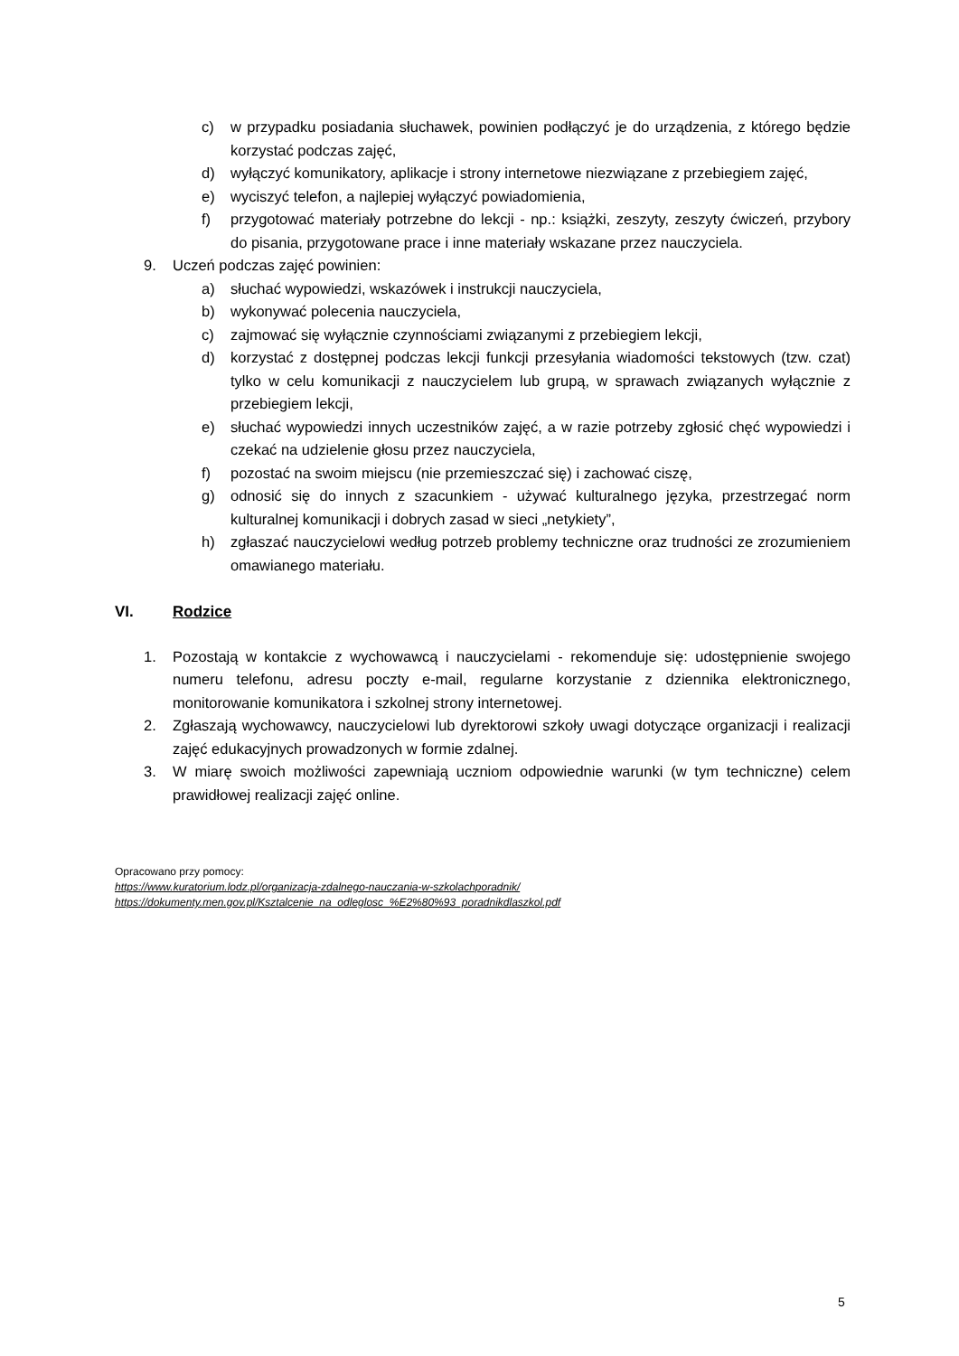c) w przypadku posiadania słuchawek, powinien podłączyć je do urządzenia, z którego będzie korzystać podczas zajęć,
d) wyłączyć komunikatory, aplikacje i strony internetowe niezwiązane z przebiegiem zajęć,
e) wyciszyć telefon, a najlepiej wyłączyć powiadomienia,
f) przygotować materiały potrzebne do lekcji - np.: książki, zeszyty, zeszyty ćwiczeń, przybory do pisania, przygotowane prace i inne materiały wskazane przez nauczyciela.
9. Uczeń podczas zajęć powinien:
a) słuchać wypowiedzi, wskazówek i instrukcji nauczyciela,
b) wykonywać polecenia nauczyciela,
c) zajmować się wyłącznie czynnościami związanymi z przebiegiem lekcji,
d) korzystać z dostępnej podczas lekcji funkcji przesyłania wiadomości tekstowych (tzw. czat) tylko w celu komunikacji z nauczycielem lub grupą, w sprawach związanych wyłącznie z przebiegiem lekcji,
e) słuchać wypowiedzi innych uczestników zajęć, a w razie potrzeby zgłosić chęć wypowiedzi i czekać na udzielenie głosu przez nauczyciela,
f) pozostać na swoim miejscu (nie przemieszczać się) i zachować ciszę,
g) odnosić się do innych z szacunkiem - używać kulturalnego języka, przestrzegać norm kulturalnej komunikacji i dobrych zasad w sieci „netykiety”,
h) zgłaszać nauczycielowi według potrzeb problemy techniczne oraz trudności ze zrozumieniem omawianego materiału.
VI. Rodzice
1. Pozostają w kontakcie z wychowawcą i nauczycielami - rekomenduje się: udostępnienie swojego numeru telefonu, adresu poczty e-mail, regularne korzystanie z dziennika elektronicznego, monitorowanie komunikatora i szkolnej strony internetowej.
2. Zgłaszają wychowawcy, nauczycielowi lub dyrektorowi szkoły uwagi dotyczące organizacji i realizacji zajęć edukacyjnych prowadzonych w formie zdalnej.
3. W miarę swoich możliwości zapewniają uczniom odpowiednie warunki (w tym techniczne) celem prawidłowej realizacji zajęć online.
Opracowano przy pomocy:
https://www.kuratorium.lodz.pl/organizacja-zdalnego-nauczania-w-szkolachporadnik/
https://dokumenty.men.gov.pl/Ksztalcenie_na_odleglosc_%E2%80%93_poradnikdlaszkol.pdf
5